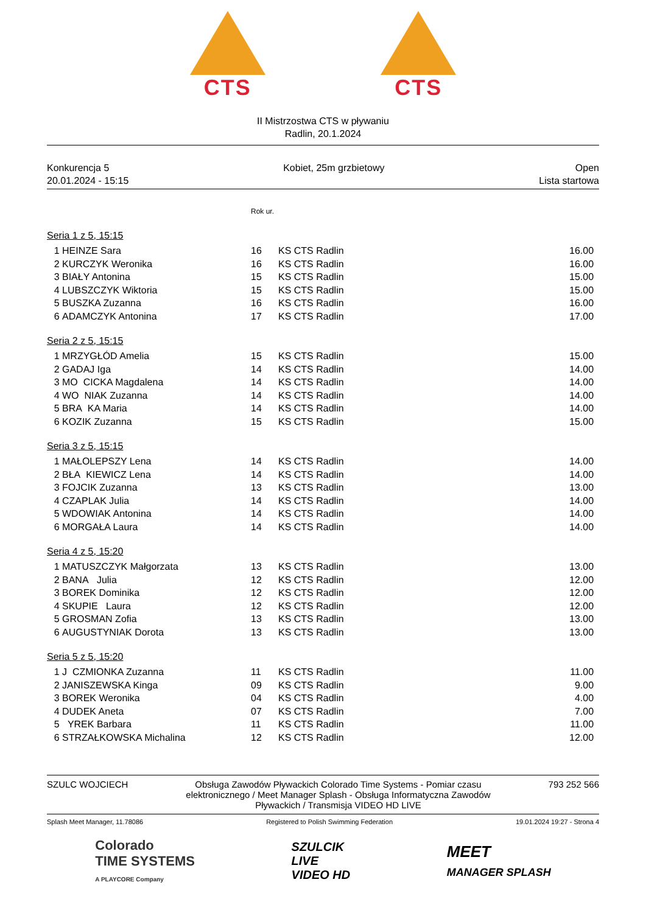CTS CTS
II Mistrzostwa CTS w pływaniu
Radlin, 20.1.2024
Konkurencja 5
20.01.2024 - 15:15
Kobiet, 25m grzbietowy Open
Lista startowa
| | | Rok ur. | | |
| Seria 1 z 5, 15:15 | | | | |
| 1 | HEINZE Sara | 16 | KS CTS Radlin | 16.00 |
| 2 | KURCZYK Weronika | 16 | KS CTS Radlin | 16.00 |
| 3 | BIAŁY Antonina | 15 | KS CTS Radlin | 15.00 |
| 4 | LUBSZCZYK Wiktoria | 15 | KS CTS Radlin | 15.00 |
| 5 | BUSZKA Zuzanna | 16 | KS CTS Radlin | 16.00 |
| 6 | ADAMCZYK Antonina | 17 | KS CTS Radlin | 17.00 |
| Seria 2 z 5, 15:15 | | | | |
| 1 | MRZYGŁÓD Amelia | 15 | KS CTS Radlin | 15.00 |
| 2 | GADAJ Iga | 14 | KS CTS Radlin | 14.00 |
| 3 | MO CICKA Magdalena | 14 | KS CTS Radlin | 14.00 |
| 4 | WO NIAK Zuzanna | 14 | KS CTS Radlin | 14.00 |
| 5 | BRA KA Maria | 14 | KS CTS Radlin | 14.00 |
| 6 | KOZIK Zuzanna | 15 | KS CTS Radlin | 15.00 |
| Seria 3 z 5, 15:15 | | | | |
| 1 | MAŁOLEPSZY Lena | 14 | KS CTS Radlin | 14.00 |
| 2 | BŁA KIEWICZ Lena | 14 | KS CTS Radlin | 14.00 |
| 3 | FOJCIK Zuzanna | 13 | KS CTS Radlin | 13.00 |
| 4 | CZAPLAK Julia | 14 | KS CTS Radlin | 14.00 |
| 5 | WDOWIAK Antonina | 14 | KS CTS Radlin | 14.00 |
| 6 | MORGAŁA Laura | 14 | KS CTS Radlin | 14.00 |
| Seria 4 z 5, 15:20 | | | | |
| 1 | MATUSZCZYK Małgorzata | 13 | KS CTS Radlin | 13.00 |
| 2 | BANA Julia | 12 | KS CTS Radlin | 12.00 |
| 3 | BOREK Dominika | 12 | KS CTS Radlin | 12.00 |
| 4 | SKUPIE Laura | 12 | KS CTS Radlin | 12.00 |
| 5 | GROSMAN Zofia | 13 | KS CTS Radlin | 13.00 |
| 6 | AUGUSTYNIAK Dorota | 13 | KS CTS Radlin | 13.00 |
| Seria 5 z 5, 15:20 | | | | |
| 1 | J CZMIONKA Zuzanna | 11 | KS CTS Radlin | 11.00 |
| 2 | JANISZEWSKA Kinga | 09 | KS CTS Radlin | 9.00 |
| 3 | BOREK Weronika | 04 | KS CTS Radlin | 4.00 |
| 4 | DUDEK Aneta | 07 | KS CTS Radlin | 7.00 |
| 5 | YREK Barbara | 11 | KS CTS Radlin | 11.00 |
| 6 | STRZAŁKOWSKA Michalina | 12 | KS CTS Radlin | 12.00 |
SZULC WOJCIECH Obsługa Zawodów Pływackich Colorado Time Systems - Pomiar czasu elektronicznego / Meet Manager Splash - Obsługa Informatyczna Zawodów Pływackich / Transmisja VIDEO HD LIVE
793 252 566
Splash Meet Manager, 11.78086 Registered to Polish Swimming Federation
19.01.2024 19:27 - Strona 4
Colorado
TIME SYSTEMS
A PLAYCORE Company
SZULCIK
LIVE
VIDEO HD
MEET
MANAGER SPLASH